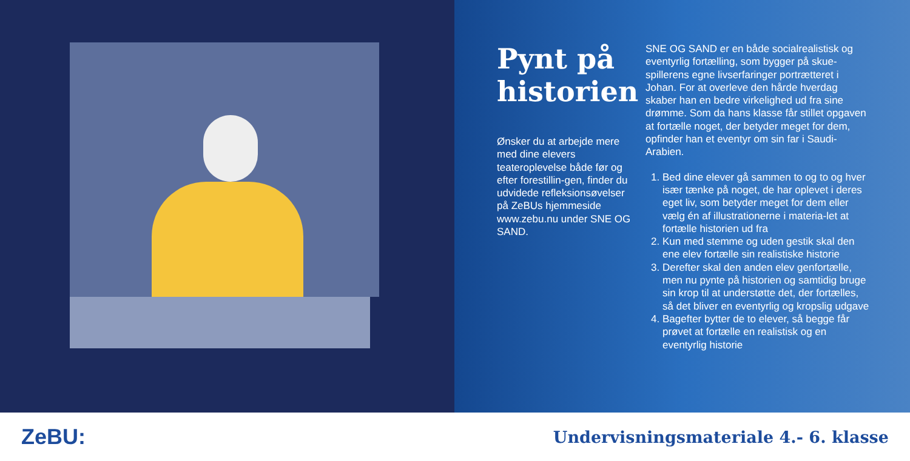Pynt på historien
Ønsker du at arbejde mere med dine elevers teateroplevelse både før og efter forestillin-gen, finder du udvidede refleksionsøvelser på ZeBUs hjemmeside www.zebu.nu under SNE OG SAND.
SNE OG SAND er en både socialrealistisk og eventyrlig fortælling, som bygger på skue-spillerens egne livserfaringer portrætteret i Johan. For at overleve den hårde hverdag skaber han en bedre virkelighed ud fra sine drømme. Som da hans klasse får stillet opgaven at fortælle noget, der betyder meget for dem, opfinder han et eventyr om sin far i Saudi-Arabien.
1. Bed dine elever gå sammen to og to og hver især tænke på noget, de har oplevet i deres eget liv, som betyder meget for dem eller vælg én af illustrationerne i materia-let at fortælle historien ud fra
2. Kun med stemme og uden gestik skal den ene elev fortælle sin realistiske historie
3. Derefter skal den anden elev genfortælle, men nu pynte på historien og samtidig bruge sin krop til at understøtte det, der fortælles, så det bliver en eventyrlig og kropslig udgave
4. Bagefter bytter de to elever, så begge får prøvet at fortælle en realistisk og en eventyrlig historie
ZeBU:
Undervisningsmateriale 4.- 6. klasse